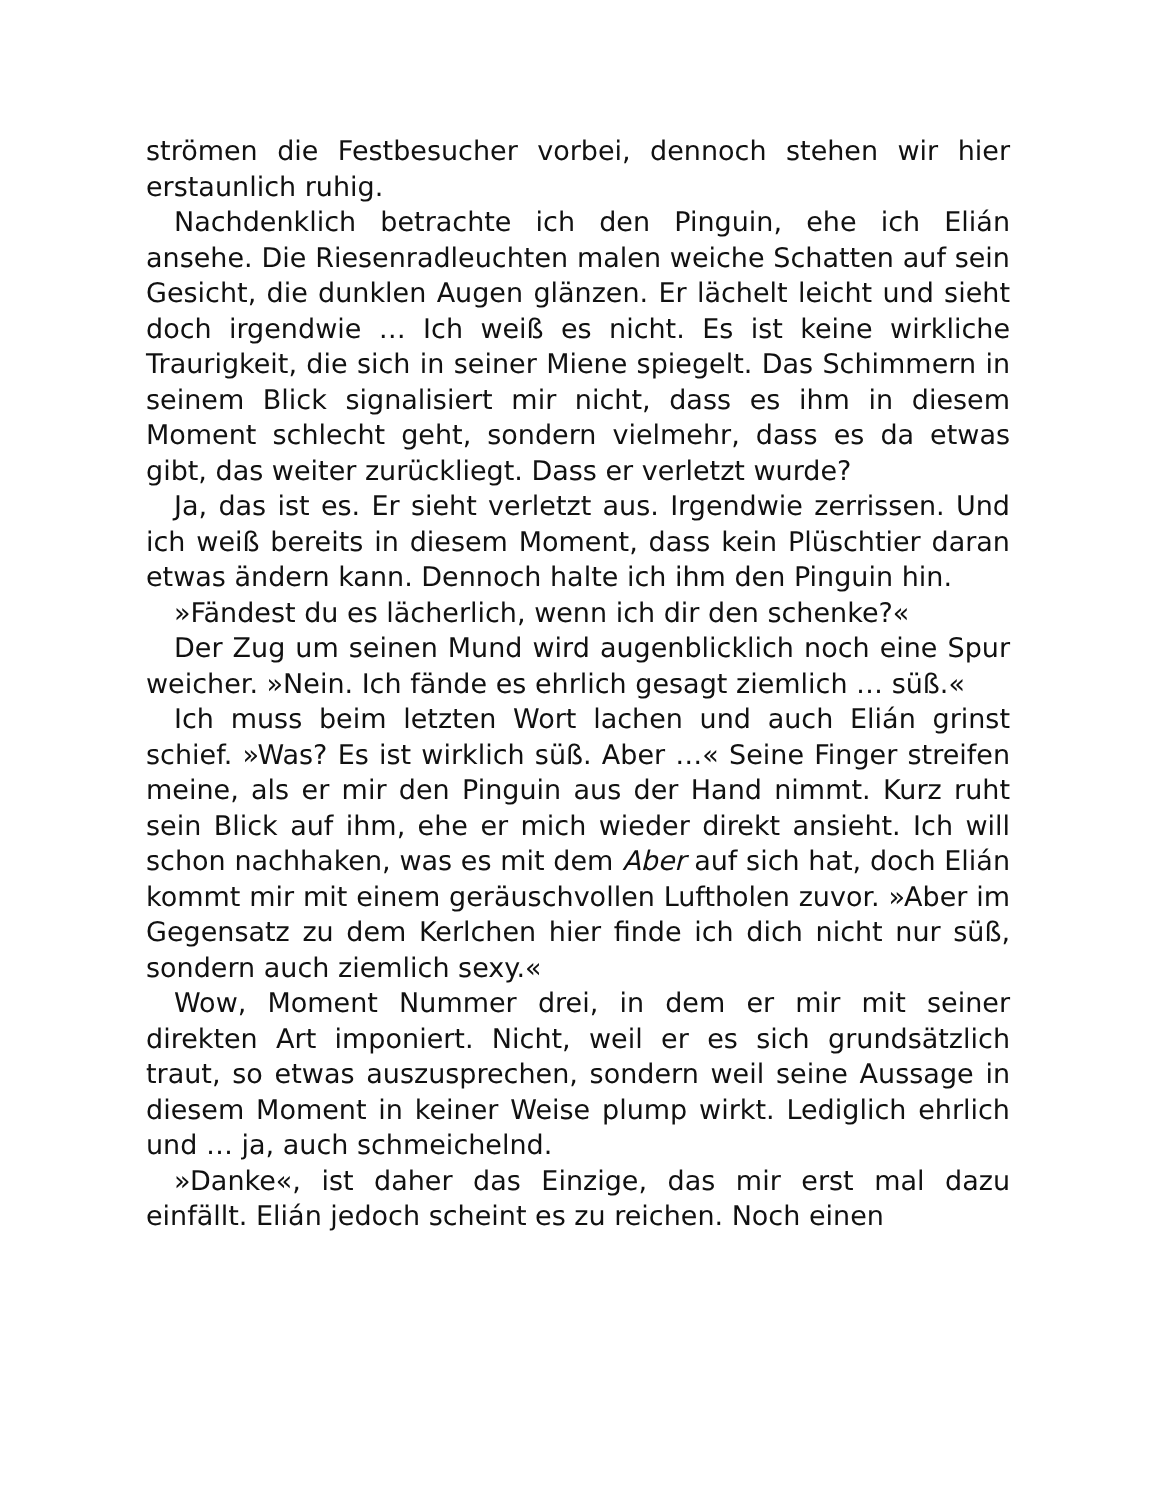strömen die Festbesucher vorbei, dennoch stehen wir hier erstaunlich ruhig.
Nachdenklich betrachte ich den Pinguin, ehe ich Elián ansehe. Die Riesenradleuchten malen weiche Schatten auf sein Gesicht, die dunklen Augen glänzen. Er lächelt leicht und sieht doch irgendwie … Ich weiß es nicht. Es ist keine wirkliche Traurigkeit, die sich in seiner Miene spiegelt. Das Schimmern in seinem Blick signalisiert mir nicht, dass es ihm in diesem Moment schlecht geht, sondern vielmehr, dass es da etwas gibt, das weiter zurückliegt. Dass er verletzt wurde?
Ja, das ist es. Er sieht verletzt aus. Irgendwie zerrissen. Und ich weiß bereits in diesem Moment, dass kein Plüschtier daran etwas ändern kann. Dennoch halte ich ihm den Pinguin hin.
»Fändest du es lächerlich, wenn ich dir den schenke?«
Der Zug um seinen Mund wird augenblicklich noch eine Spur weicher. »Nein. Ich fände es ehrlich gesagt ziemlich … süß.«
Ich muss beim letzten Wort lachen und auch Elián grinst schief. »Was? Es ist wirklich süß. Aber …« Seine Finger streifen meine, als er mir den Pinguin aus der Hand nimmt. Kurz ruht sein Blick auf ihm, ehe er mich wieder direkt ansieht. Ich will schon nachhaken, was es mit dem Aber auf sich hat, doch Elián kommt mir mit einem geräuschvollen Luftholen zuvor. »Aber im Gegensatz zu dem Kerlchen hier finde ich dich nicht nur süß, sondern auch ziemlich sexy.«
Wow, Moment Nummer drei, in dem er mir mit seiner direkten Art imponiert. Nicht, weil er es sich grundsätzlich traut, so etwas auszusprechen, sondern weil seine Aussage in diesem Moment in keiner Weise plump wirkt. Lediglich ehrlich und … ja, auch schmeichelnd.
»Danke«, ist daher das Einzige, das mir erst mal dazu einfällt. Elián jedoch scheint es zu reichen. Noch einen